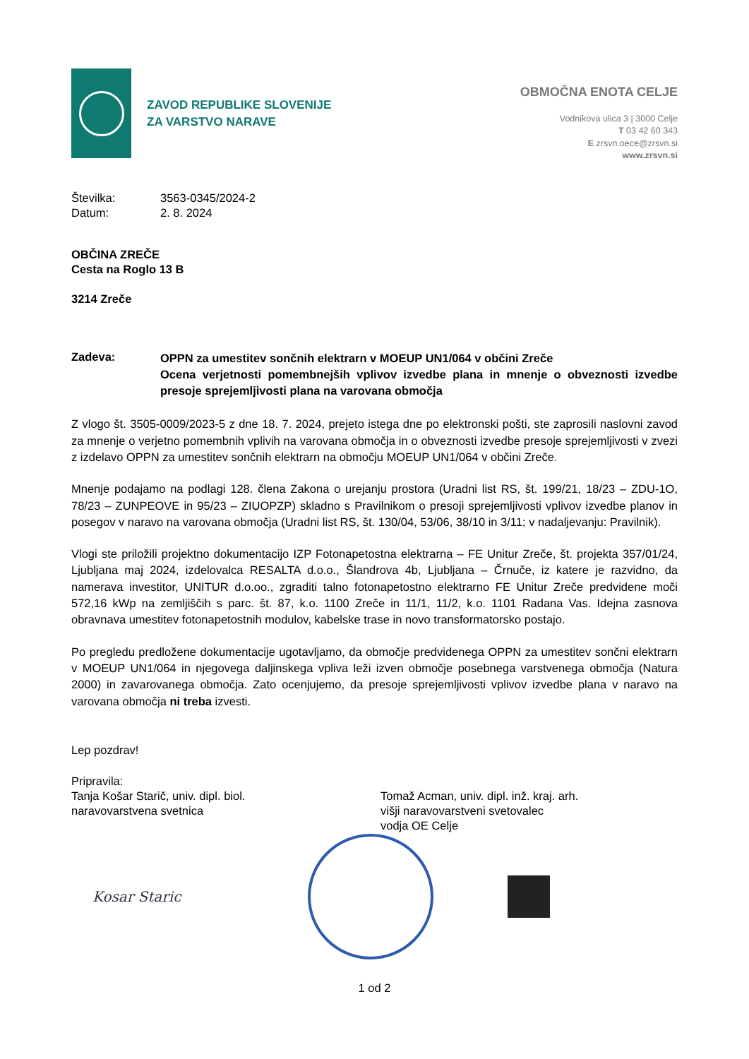ZAVOD REPUBLIKE SLOVENIJE
ZA VARSTVO NARAVE
OBMOČNA ENOTA CELJE
Vodnikova ulica 3 | 3000 Celje
T 03 42 60 343
E zrsvn.oece@zrsvn.si
www.zrsvn.si
Številka: 3563-0345/2024-2
Datum: 2. 8. 2024
OBČINA ZREČE
Cesta na Roglo 13 B
3214 Zreče
Zadeva: OPPN za umestitev sončnih elektrarn v MOEUP UN1/064 v občini Zreče
Ocena verjetnosti pomembnejših vplivov izvedbe plana in mnenje o obveznosti izvedbe presoje sprejemljivosti plana na varovana območja
Z vlogo št. 3505-0009/2023-5 z dne 18. 7. 2024, prejeto istega dne po elektronski pošti, ste zaprosili naslovni zavod za mnenje o verjetno pomembnih vplivih na varovana območja in o obveznosti izvedbe presoje sprejemljivosti v zvezi z izdelavo OPPN za umestitev sončnih elektrarn na območju MOEUP UN1/064 v občini Zreče.
Mnenje podajamo na podlagi 128. člena Zakona o urejanju prostora (Uradni list RS, št. 199/21, 18/23 – ZDU-1O, 78/23 – ZUNPEOVE in 95/23 – ZIUOPZP) skladno s Pravilnikom o presoji sprejemljivosti vplivov izvedbe planov in posegov v naravo na varovana območja (Uradni list RS, št. 130/04, 53/06, 38/10 in 3/11; v nadaljevanju: Pravilnik).
Vlogi ste priložili projektno dokumentacijo IZP Fotonapetostna elektrarna – FE Unitur Zreče, št. projekta 357/01/24, Ljubljana maj 2024, izdelovalca RESALTA d.o.o., Šlandrova 4b, Ljubljana – Črnuče, iz katere je razvidno, da namerava investitor, UNITUR d.o.oo., zgraditi talno fotonapetostno elektrarno FE Unitur Zreče predvidene moči 572,16 kWp na zemljiščih s parc. št. 87, k.o. 1100 Zreče in 11/1, 11/2, k.o. 1101 Radana Vas. Idejna zasnova obravnava umestitev fotonapetostnih modulov, kabelske trase in novo transformatorsko postajo.
Po pregledu predložene dokumentacije ugotavljamo, da območje predvidenega OPPN za umestitev sončni elektrarn v MOEUP UN1/064 in njegovega daljinskega vpliva leži izven območje posebnega varstvenega območja (Natura 2000) in zavarovanega območja. Zato ocenjujemo, da presoje sprejemljivosti vplivov izvedbe plana v naravo na varovana območja ni treba izvesti.
Lep pozdrav!
Pripravila:
Tanja Košar Starič, univ. dipl. biol.
naravovarstvena svetnica
Tomaž Acman, univ. dipl. inž. kraj. arh.
višji naravovarstveni svetovalec
vodja OE Celje
Kosar Staric
1 od 2